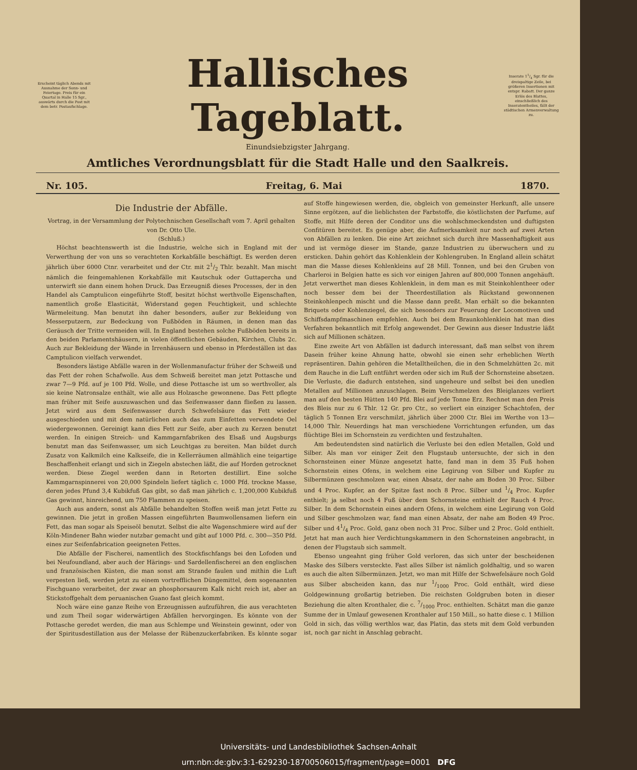Erscheint täglich Abends mit Ausnahme der Sonn- und Feiertage. Preis für ein Quartal in Halle 15 Sgr., auswärts durch die Post mit dem betr. Postaufschlage.
Hallisches Tageblatt.
Inserate 11/4 Sgr. für die dreispaltige Zeile, bei größeren Insertionen mit entspr. Rabatt. Der ganze Erlös des Blattes, einschließlich des Inseratentheiles, fällt der städtischen Armenverwaltung zu.
Einundsiebzigster Jahrgang.
Amtliches Verordnungsblatt für die Stadt Halle und den Saalkreis.
Nr. 105. Freitag, 6. Mai 1870.
Die Industrie der Abfälle.
Vortrag, in der Versammlung der Polytechnischen Gesellschaft vom 7. April gehalten von Dr. Otto Ule.
(Schluß.)
Höchst beachtenswerth ist die Industrie, welche sich in England mit der Verwerthung der von uns so verachteten Korkabfälle beschäftigt. Es werden deren jährlich über 6000 Ctnr. verarbeitet und der Ctr. mit 21/2 Thlr. bezahlt. Man mischt nämlich die feingemahlenen Korkabfälle mit Kautschuk oder Guttapercha und unterwirft sie dann einem hohen Druck. Das Erzeugniß dieses Processes, der in den Handel als Camptulicon eingeführte Stoff, besitzt höchst werthvolle Eigenschaften, namentlich große Elasticität, Widerstand gegen Feuchtigkeit, und schlechte Wärmeleitung. Man benutzt ihn daher besonders, außer zur Bekleidung von Messerputzern, zur Bedeckung von Fußböden in Räumen, in denen man das Geräusch der Tritte vermeiden will. In England bestehen solche Fußböden bereits in den beiden Parlamentshäusern, in vielen öffentlichen Gebäuden, Kirchen, Clubs 2c. Auch zur Bekleidung der Wände in Irrenhäusern und ebenso in Pferdeställen ist das Camptulicon vielfach verwendet.
Besonders lästige Abfälle waren in der Wollenmanufactur früher der Schweiß und das Fett der rohen Schafwolle. Aus dem Schweiß bereitet man jetzt Pottasche und zwar 7—9 Pfd. auf je 100 Pfd. Wolle, und diese Pottasche ist um so werthvoller, als sie keine Natronsalze enthält, wie alle aus Holzasche gewonnene. Das Fett pflegte man früher mit Seife auszuwaschen und das Seifenwasser dann fließen zu lassen. Jetzt wird aus dem Seifenwasser durch Schwefelsäure das Fett wieder ausgeschieden und mit dem natürlichen auch das zum Einfetten verwendete Oel wiedergewonnen. Gereinigt kann dies Fett zur Seife, aber auch zu Kerzen benutzt werden. In einigen Streich- und Kammgarnfabriken des Elsaß und Augsburgs benutzt man das Seifenwasser, um sich Leuchtgas zu bereiten. Man bildet durch Zusatz von Kalkmilch eine Kalkseife, die in Kellerräumen allmählich eine teigartige Beschaffenheit erlangt und sich in Ziegeln abstechen läßt, die auf Horden getrocknet werden. Diese Ziegel werden dann in Retorten destillirt. Eine solche Kammgarnspinnerei von 20,000 Spindeln liefert täglich c. 1000 Pfd. trockne Masse, deren jedes Pfund 3,4 Kubikfuß Gas gibt, so daß man jährlich c. 1,200,000 Kubikfuß Gas gewinnt, hinreichend, um 750 Flammen zu speisen.
Auch aus andern, sonst als Abfälle behandelten Stoffen weiß man jetzt Fette zu gewinnen. Die jetzt in großen Massen eingeführten Baumwollensamen liefern ein Fett, das man sogar als Speiseöl benutzt. Selbst die alte Wagenschmiere wird auf der Köln-Mindener Bahn wieder nutzbar gemacht und gibt auf 1000 Pfd. c. 300—350 Pfd. eines zur Seifenfabrication geeigneten Fettes.
Die Abfälle der Fischerei, namentlich des Stockfischfangs bei den Lofoden und bei Neufoundland, aber auch der Härings- und Sardellenfischerei an den englischen und französischen Küsten, die man sonst am Strande faulen und mithin die Luft verpesten ließ, werden jetzt zu einem vortrefflichen Düngemittel, dem sogenannten Fischguano verarbeitet, der zwar an phosphorsaurem Kalk nicht reich ist, aber an Stickstoffgehalt dem peruanischen Guano fast gleich kommt.
Noch wäre eine ganze Reihe von Erzeugnissen aufzuführen, die aus verachteten und zum Theil sogar widerwärtigen Abfällen hervorgingen. Es könnte von der Pottasche geredet werden, die man aus Schlempe und Weinstein gewinnt, oder von der Spiritusdestillation aus der Melasse der Rübenzuckerfabriken. Es könnte sogar auf Stoffe hingewiesen werden, die, obgleich von gemeinster Herkunft, alle unsere Sinne ergötzen, auf die lieblichsten der Farbstoffe, die köstlichsten der Parfume, auf Stoffe, mit Hilfe deren der Conditor uns die wohlschmeckendsten und duftigsten Confitüren bereitet. Es genüge aber, die Aufmerksamkeit nur noch auf zwei Arten von Abfällen zu lenken. Die eine Art zeichnet sich durch ihre Massenhaftigkeit aus und ist vermöge dieser im Stande, ganze Industrien zu überwuchern und zu ersticken. Dahin gehört das Kohlenklein der Kohlengruben. In England allein schätzt man die Masse dieses Kohlenkleins auf 28 Mill. Tonnen, und bei den Gruben von Charleroi in Belgien hatte es sich vor einigen Jahren auf 800,000 Tonnen angehäuft. Jetzt verwerthet man dieses Kohlenklein, in dem man es mit Steinkohlentheer oder noch besser dem bei der Theerdestillation als Rückstand gewonnenen Steinkohlenpech mischt und die Masse dann preßt. Man erhält so die bekannten Briquets oder Kohlenziegel, die sich besonders zur Feuerung der Locomotiven und Schiffsdampfmaschinen empfehlen. Auch bei dem Braunkohlenklein hat man dies Verfahren bekanntlich mit Erfolg angewendet. Der Gewinn aus dieser Industrie läßt sich auf Millionen schätzen.
Eine zweite Art von Abfällen ist dadurch interessant, daß man selbst von ihrem Dasein früher keine Ahnung hatte, obwohl sie einen sehr erheblichen Werth repräsentiren. Dahin gehören die Metalltheilchen, die in den Schmelzhütten 2c. mit dem Rauche in die Luft entführt werden oder sich im Ruß der Schornsteine absetzen. Die Verluste, die dadurch entstehen, sind ungeheure und selbst bei den unedlen Metallen auf Millionen anzuschlagen. Beim Verschmelzen des Bleiglanzes verliert man auf den besten Hütten 140 Pfd. Blei auf jede Tonne Erz. Rechnet man den Preis des Bleis nur zu 6 Thlr. 12 Gr. pro Ctr., so verliert ein einziger Schachtofen, der täglich 5 Tonnen Erz verschmilzt, jährlich über 2000 Ctr. Blei im Werthe von 13—14,000 Thlr. Neuerdings hat man verschiedene Vorrichtungen erfunden, um das flüchtige Blei im Schornstein zu verdichten und festzuhalten.
Am bedeutendsten sind natürlich die Verluste bei den edlen Metallen, Gold und Silber. Als man vor einiger Zeit den Flugstaub untersuchte, der sich in den Schornsteinen einer Münze angesetzt hatte, fand man in dem 35 Fuß hohen Schornstein eines Ofens, in welchem eine Legirung von Silber und Kupfer zu Silbermünzen geschmolzen war, einen Absatz, der nahe am Boden 30 Proc. Silber und 4 Proc. Kupfer, an der Spitze fast noch 8 Proc. Silber und 1/4 Proc. Kupfer enthielt; ja selbst noch 4 Fuß über dem Schornsteine enthielt der Rauch 4 Proc. Silber. In dem Schornstein eines andern Ofens, in welchem eine Legirung von Gold und Silber geschmolzen war, fand man einen Absatz, der nahe am Boden 49 Proc. Silber und 41/4 Proc. Gold, ganz oben noch 31 Proc. Silber und 2 Proc. Gold enthielt. Jetzt hat man auch hier Verdichtungskammern in den Schornsteinen angebracht, in denen der Flugstaub sich sammelt.
Ebenso ungeahnt ging früher Gold verloren, das sich unter der bescheidenen Maske des Silbers versteckte. Fast alles Silber ist nämlich goldhaltig, und so waren es auch die alten Silbermünzen. Jetzt, wo man mit Hilfe der Schwefelsäure noch Gold aus Silber abscheiden kann, das nur 1/1000 Proc. Gold enthält, wird diese Goldgewinnung großartig betrieben. Die reichsten Goldgruben boten in dieser Beziehung die alten Kronthaler, die c. 7/1000 Proc. enthielten. Schätzt man die ganze Summe der in Umlauf gewesenen Kronthaler auf 150 Mill., so hatte diese c. 1 Million Gold in sich, das völlig werthlos war, das Platin, das stets mit dem Gold verbunden ist, noch gar nicht in Anschlag gebracht.
Universitäts- und Landesbibliothek Sachsen-Anhalt
urn:nbn:de:gbv:3:1-629230-18700506015/fragment/page=0001 DFG